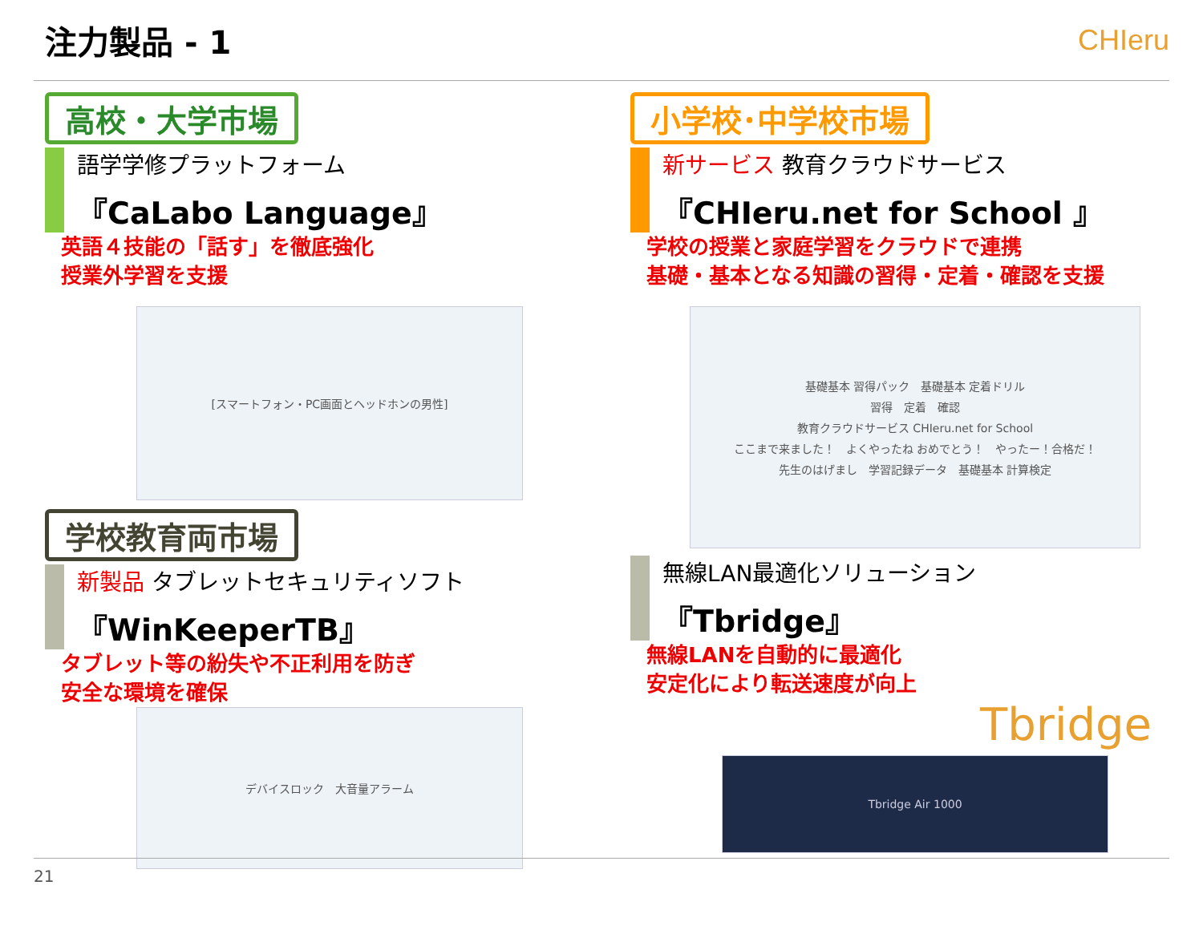注力製品 - 1 CHIeru
高校・大学市場
語学学修プラットフォーム
『CaLabo Language』
英語４技能の「話す」を徹底強化
授業外学習を支援
[スマートフォン・PC画面とヘッドホンの男性]
小学校･中学校市場
新サービス 教育クラウドサービス
『CHIeru.net for School 』
学校の授業と家庭学習をクラウドで連携
基礎・基本となる知識の習得・定着・確認を支援
基礎基本 習得パック　基礎基本 定着ドリル
習得　定着　確認
教育クラウドサービス CHIeru.net for School
ここまで来ました！　よくやったね おめでとう！　やったー！合格だ！
先生のはげまし　学習記録データ　基礎基本 計算検定
学校教育両市場
新製品 タブレットセキュリティソフト
『WinKeeperTB』
タブレット等の紛失や不正利用を防ぎ
安全な環境を確保
デバイスロック　大音量アラーム
無線LAN最適化ソリューション
『Tbridge』
無線LANを自動的に最適化
安定化により転送速度が向上
Tbridge
Tbridge Air 1000
21